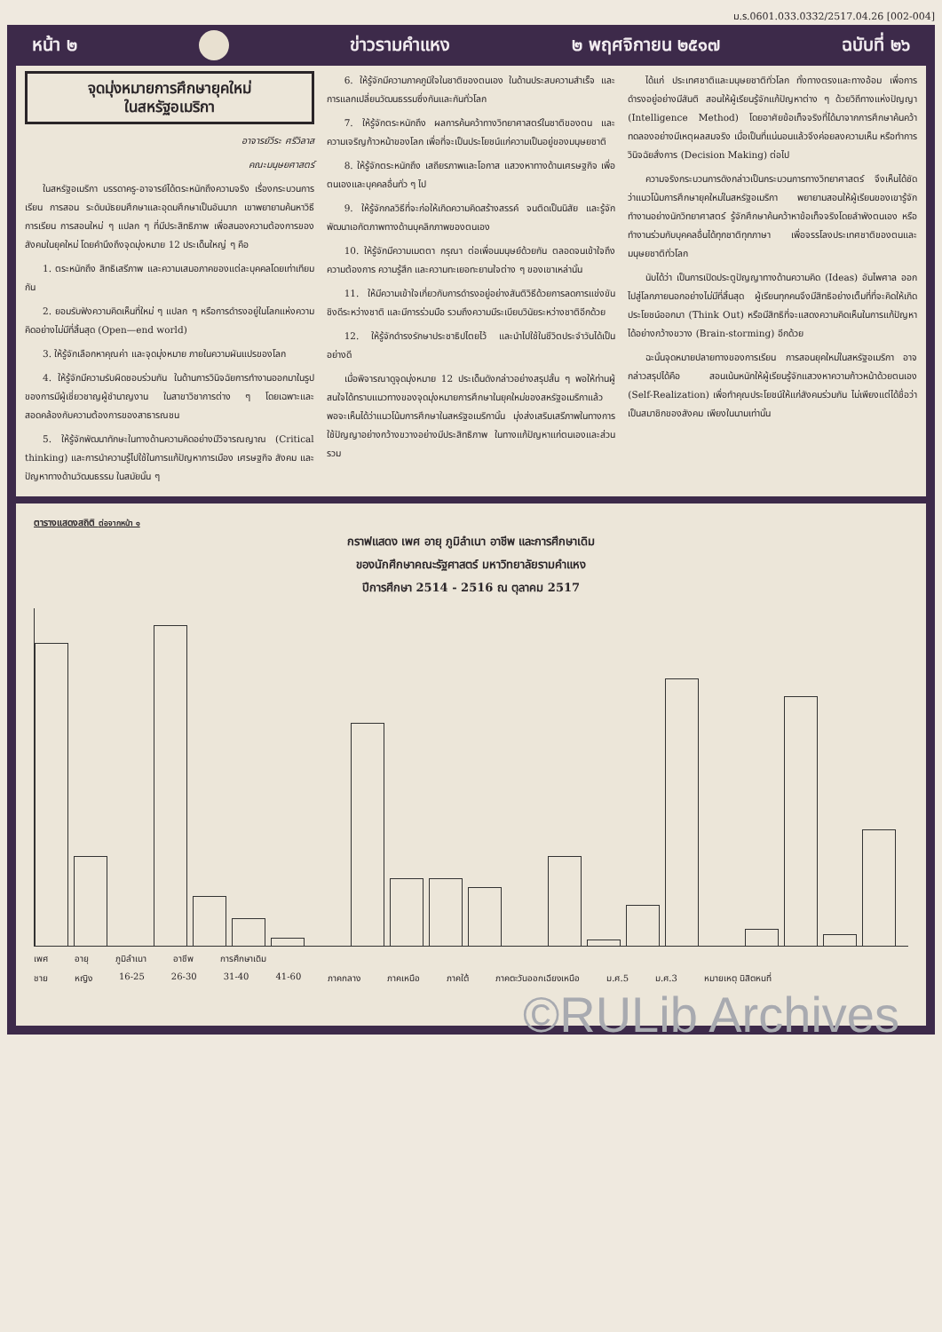ม.ร.0601.033.0332/2517.04.26 [002-004]
หน้า ๒ ข่าวรามคำแหง ๒ พฤศจิกายน ๒๕๑๗ ฉบับที่ ๒๖
จุดมุ่งหมายการศึกษายุคใหม่
ในสหรัฐอเมริกา
อาจารย์วีระ ศรีวิลาส
คณะมนุษยศาสตร์
ในสหรัฐอเมริกา บรรดาครู-อาจารย์ได้ตระหนักถึงความจริง เรื่องกระบวนการเรียน การสอน ระดับมัธยมศึกษาและอุดมศึกษาเป็นอันมาก เขาพยายามค้นหาวิธีการเรียน การสอนใหม่ ๆ แปลก ๆ ที่มีประสิทธิภาพ เพื่อสนองความต้องการของสังคมในยุคใหม่ โดยคำนึงถึงจุดมุ่งหมาย 12 ประเด็นใหญ่ ๆ คือ
1. ตระหนักถึง สิทธิเสรีภาพ และความเสมอภาคของแต่ละบุคคลโดยเท่าเทียมกัน
2. ยอมรับฟังความคิดเห็นที่ใหม่ ๆ แปลก ๆ หรือการดำรงอยู่ในโลกแห่งความคิดอย่างไม่มีที่สิ้นสุด (Open—end world)
3. ให้รู้จักเลือกหาคุณค่า และจุดมุ่งหมาย ภายในความผันแปรของโลก
4. ให้รู้จักมีความรับผิดชอบร่วมกัน ในด้านการวินิจฉัยการทำงานออกมาในรูปของการมีผู้เชี่ยวชาญผู้ชำนาญงาน ในสาขาวิชาการต่าง ๆ โดยเฉพาะและสอดคล้องกับความต้องการของสาธารณชน
5. ให้รู้จักพัฒนาทักษะในทางด้านความคิดอย่างมีวิจารณญาณ (Critical thinking) และการนำความรู้ไปใช้ในการแก้ปัญหาการเมือง เศรษฐกิจ สังคม และปัญหาทางด้านวัฒนธรรม ในสมัยนั้น ๆ
6. ให้รู้จักมีความภาคภูมิใจในชาติของตนเอง ในด้านประสบความสำเร็จ และการแลกเปลี่ยนวัฒนธรรมซึ่งกันและกันทั่วโลก
7. ให้รู้จักตระหนักถึง ผลการค้นคว้าทางวิทยาศาสตร์ในชาติของตน และความเจริญก้าวหน้าของโลก เพื่อที่จะเป็นประโยชน์แก่ความเป็นอยู่ของมนุษยชาติ
8. ให้รู้จักตระหนักถึง เสถียรภาพและโอกาส แสวงหาทางด้านเศรษฐกิจ เพื่อตนเองและบุคคลอื่นทั่ว ๆ ไป
9. ให้รู้จักกลวิธีที่จะก่อให้เกิดความคิดสร้างสรรค์ จนติดเป็นนิสัย และรู้จักพัฒนาเอกัตภาพทางด้านบุคลิกภาพของตนเอง
10. ให้รู้จักมีความเมตตา กรุณา ต่อเพื่อนมนุษย์ด้วยกัน ตลอดจนเข้าใจถึงความต้องการ ความรู้สึก และความทะเยอทะยานใจต่าง ๆ ของเขาเหล่านั้น
11. ให้มีความเข้าใจเกี่ยวกับการดำรงอยู่อย่างสันติวิธีด้วยการลดการแข่งขันชิงดีระหว่างชาติ และมีการร่วมมือ รวมถึงความมีระเบียบวินัยระหว่างชาติอีกด้วย
12. ให้รู้จักดำรงรักษาประชาธิปไตยไว้ และนำไปใช้ในชีวิตประจำวันได้เป็นอย่างดี
เมื่อพิจารณาดูจุดมุ่งหมาย 12 ประเด็นดังกล่าวอย่างสรุปสั้น ๆ พอให้ท่านผู้สนใจได้ทราบแนวทางของจุดมุ่งหมายการศึกษาในยุคใหม่ของสหรัฐอเมริกาแล้ว พอจะเห็นได้ว่าแนวโน้มการศึกษาในสหรัฐอเมริกานั้น มุ่งส่งเสริมเสรีภาพในทางการใช้ปัญญาอย่างกว้างขวางอย่างมีประสิทธิภาพ ในทางแก้ปัญหาแก่ตนเองและส่วนรวม
ได้แก่ ประเทศชาติและมนุษยชาติทั่วโลก ทั้งทางตรงและทางอ้อม เพื่อการดำรงอยู่อย่างมีสันติ สอนให้ผู้เรียนรู้จักแก้ปัญหาต่าง ๆ ด้วยวิถีทางแห่งปัญญา (Intelligence Method) โดยอาศัยข้อเท็จจริงที่ได้มาจากการศึกษาค้นคว้าทดลองอย่างมีเหตุผลสมจริง เมื่อเป็นที่แน่นอนแล้วจึงค่อยลงความเห็น หรือทำการวินิจฉัยสั่งการ (Decision Making) ต่อไป
ความจริงกระบวนการดังกล่าวเป็นกระบวนการทางวิทยาศาสตร์ จึงเห็นได้ชัดว่าแนวโน้มการศึกษายุคใหม่ในสหรัฐอเมริกา พยายามสอนให้ผู้เรียนของเขารู้จักทำงานอย่างนักวิทยาศาสตร์ รู้จักศึกษาค้นคว้าหาข้อเท็จจริงโดยลำพังตนเอง หรือทำงานร่วมกับบุคคลอื่นได้ทุกชาติทุกภาษา เพื่อจรรโลงประเทศชาติของตนและมนุษยชาติทั่วโลก
นับได้ว่า เป็นการเปิดประตูปัญญาทางด้านความคิด (Ideas) อันไพศาล ออกไปสู่โลกภายนอกอย่างไม่มีที่สิ้นสุด ผู้เรียนทุกคนจึงมีสิทธิอย่างเต็มที่ที่จะคิดให้เกิดประโยชน์ออกมา (Think Out) หรือมีสิทธิที่จะแสดงความคิดเห็นในการแก้ปัญหาได้อย่างกว้างขวาง (Brain-storming) อีกด้วย
ฉะนั้นจุดหมายปลายทางของการเรียน การสอนยุคใหม่ในสหรัฐอเมริกา อาจกล่าวสรุปได้คือ สอนเน้นหนักให้ผู้เรียนรู้จักแสวงหาความก้าวหน้าด้วยตนเอง (Self-Realization) เพื่อทำคุณประโยชน์ให้แก่สังคมร่วมกัน ไม่เพียงแต่ได้ชื่อว่าเป็นสมาชิกของสังคม เพียงในนามเท่านั้น
ตารางแสดงสถิติ ต่อจากหน้า ๑
กราฟแสดง เพศ อายุ ภูมิลำเนา อาชีพ และการศึกษาเดิม
ของนักศึกษาคณะรัฐศาสตร์ มหาวิทยาลัยรามคำแหง
ปีการศึกษา 2514 - 2516 ณ ตุลาคม 2517
เพศ อายุ ภูมิลำเนา อาชีพ การศึกษาเดิม
ชาย หญิง 16-25 26-30 31-40 41-60 ภาคกลาง ภาคเหนือ ภาคใต้ ภาคตะวันออกเฉียงเหนือ ม.ศ.5 ม.ศ.3 หมายเหตุ นิสิตหนที่
©RULib Archives